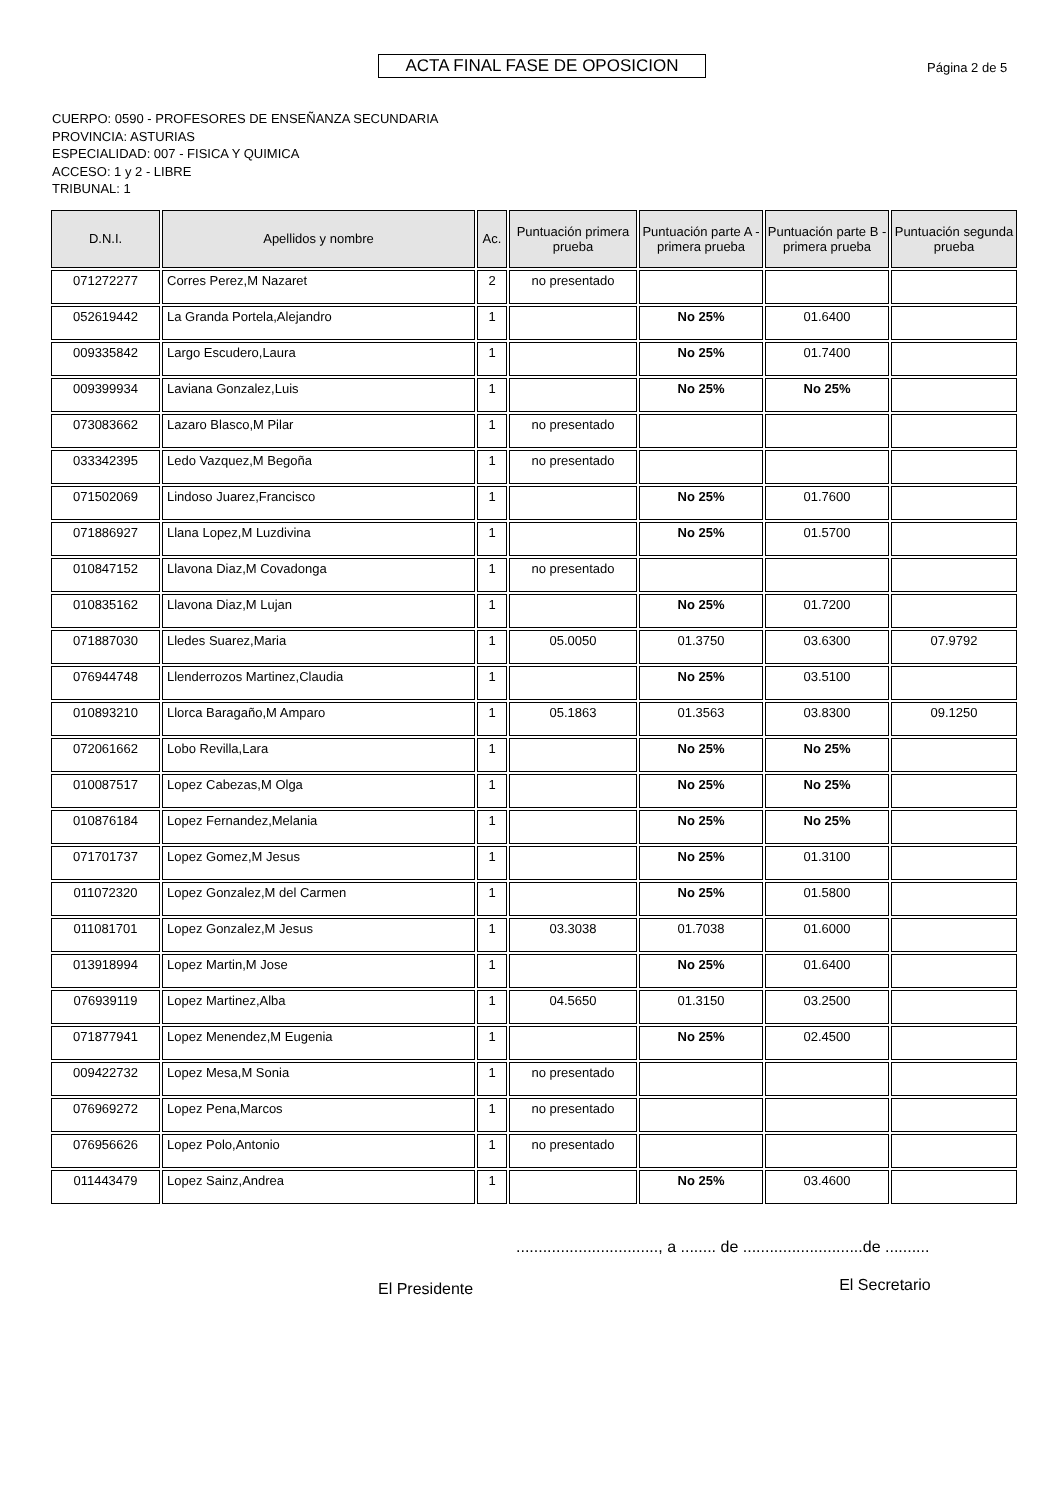ACTA FINAL FASE DE OPOSICION Página 2 de 5
CUERPO: 0590 - PROFESORES DE ENSEÑANZA SECUNDARIA
PROVINCIA: ASTURIAS
ESPECIALIDAD: 007 - FISICA Y QUIMICA
ACCESO: 1 y 2 - LIBRE
TRIBUNAL: 1
| D.N.I. | Apellidos y nombre | Ac. | Puntuación primera prueba | Puntuación parte A - primera prueba | Puntuación parte B - primera prueba | Puntuación segunda prueba |
| --- | --- | --- | --- | --- | --- | --- |
| 071272277 | Corres Perez,M Nazaret | 2 | no presentado | | | |
| 052619442 | La Granda Portela,Alejandro | 1 | | No 25% | 01.6400 | |
| 009335842 | Largo Escudero,Laura | 1 | | No 25% | 01.7400 | |
| 009399934 | Laviana Gonzalez,Luis | 1 | | No 25% | No 25% | |
| 073083662 | Lazaro Blasco,M Pilar | 1 | no presentado | | | |
| 033342395 | Ledo Vazquez,M Begoña | 1 | no presentado | | | |
| 071502069 | Lindoso Juarez,Francisco | 1 | | No 25% | 01.7600 | |
| 071886927 | Llana Lopez,M Luzdivina | 1 | | No 25% | 01.5700 | |
| 010847152 | Llavona Diaz,M Covadonga | 1 | no presentado | | | |
| 010835162 | Llavona Diaz,M Lujan | 1 | | No 25% | 01.7200 | |
| 071887030 | Lledes Suarez,Maria | 1 | 05.0050 | 01.3750 | 03.6300 | 07.9792 |
| 076944748 | Llenderrozos Martinez,Claudia | 1 | | No 25% | 03.5100 | |
| 010893210 | Llorca Baragaño,M Amparo | 1 | 05.1863 | 01.3563 | 03.8300 | 09.1250 |
| 072061662 | Lobo Revilla,Lara | 1 | | No 25% | No 25% | |
| 010087517 | Lopez Cabezas,M Olga | 1 | | No 25% | No 25% | |
| 010876184 | Lopez Fernandez,Melania | 1 | | No 25% | No 25% | |
| 071701737 | Lopez Gomez,M Jesus | 1 | | No 25% | 01.3100 | |
| 011072320 | Lopez Gonzalez,M del Carmen | 1 | | No 25% | 01.5800 | |
| 011081701 | Lopez Gonzalez,M Jesus | 1 | 03.3038 | 01.7038 | 01.6000 | |
| 013918994 | Lopez Martin,M Jose | 1 | | No 25% | 01.6400 | |
| 076939119 | Lopez Martinez,Alba | 1 | 04.5650 | 01.3150 | 03.2500 | |
| 071877941 | Lopez Menendez,M Eugenia | 1 | | No 25% | 02.4500 | |
| 009422732 | Lopez Mesa,M Sonia | 1 | no presentado | | | |
| 076969272 | Lopez Pena,Marcos | 1 | no presentado | | | |
| 076956626 | Lopez Polo,Antonio | 1 | no presentado | | | |
| 011443479 | Lopez Sainz,Andrea | 1 | | No 25% | 03.4600 | |
................................, a ........ de ...........................de ..........
El Presidente El Secretario